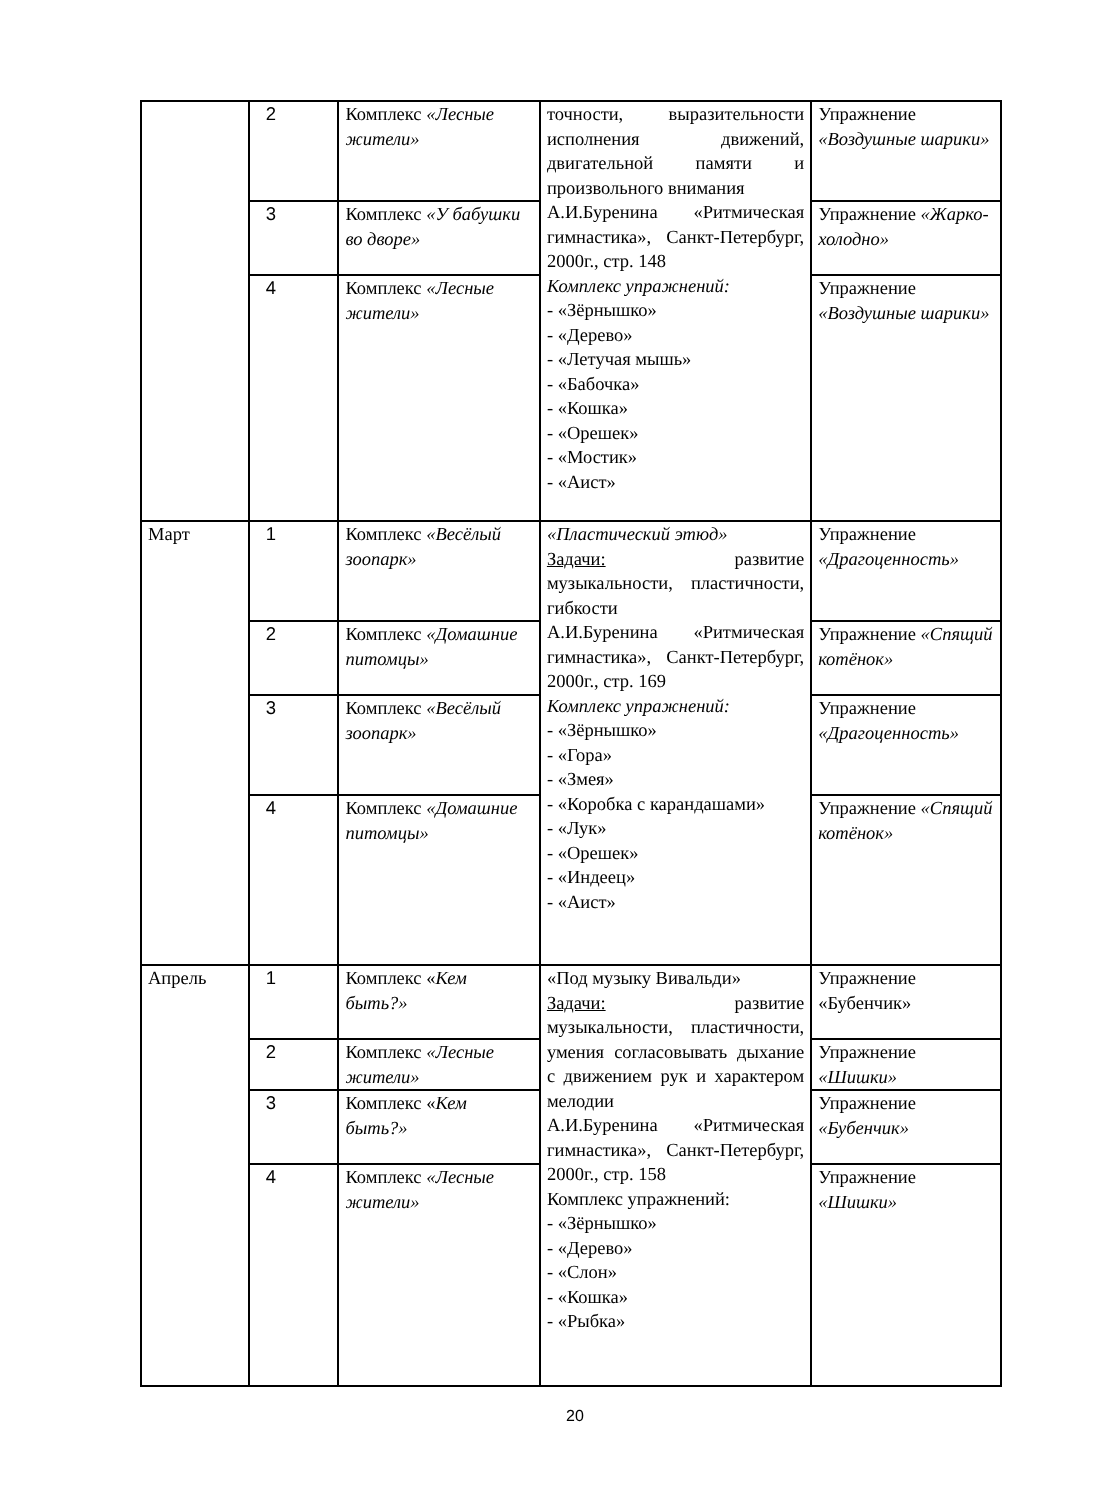| | 2 | Комплекс «Лесные жители» | точности, выразительности исполнения движений, двигательной памяти и произвольного внимания А.И.Буренина «Ритмическая гимнастика», Санкт-Петербург, 2000г., стр. 148 Комплекс упражнений: - «Зёрнышко» - «Дерево» - «Летучая мышь» - «Бабочка» - «Кошка» - «Орешек» - «Мостик» - «Аист» | Упражнение «Воздушные шарики» |
| | 3 | Комплекс «У бабушки во дворе» | | Упражнение «Жарко-холодно» |
| | 4 | Комплекс «Лесные жители» | | Упражнение «Воздушные шарики» |
| Март | 1 | Комплекс «Весёлый зоопарк» | «Пластический этюд» Задачи: развитие музыкальности, пластичности, гибкости А.И.Буренина «Ритмическая гимнастика», Санкт-Петербург, 2000г., стр. 169 Комплекс упражнений: - «Зёрнышко» - «Гора» - «Змея» - «Коробка с карандашами» - «Лук» - «Орешек» - «Индеец» - «Аист» | Упражнение «Драгоценность» |
| | 2 | Комплекс «Домашние питомцы» | | Упражнение «Спящий котёнок» |
| | 3 | Комплекс «Весёлый зоопарк» | | Упражнение «Драгоценность» |
| | 4 | Комплекс «Домашние питомцы» | | Упражнение «Спящий котёнок» |
| Апрель | 1 | Комплекс « Кем быть?» | «Под музыку Вивальди» Задачи: развитие музыкальности, пластичности, умения согласовывать дыхание с движением рук и характером мелодии А.И.Буренина «Ритмическая гимнастика», Санкт-Петербург, 2000г., стр. 158 Комплекс упражнений: - «Зёрнышко» - «Дерево» - «Слон» - «Кошка» - «Рыбка» | Упражнение «Бубенчик» |
| | 2 | Комплекс «Лесные жители» | | Упражнение «Шишки» |
| | 3 | Комплекс « Кем быть?» | | Упражнение «Бубенчик» |
| | 4 | Комплекс «Лесные жители» | | Упражнение «Шишки» |
20